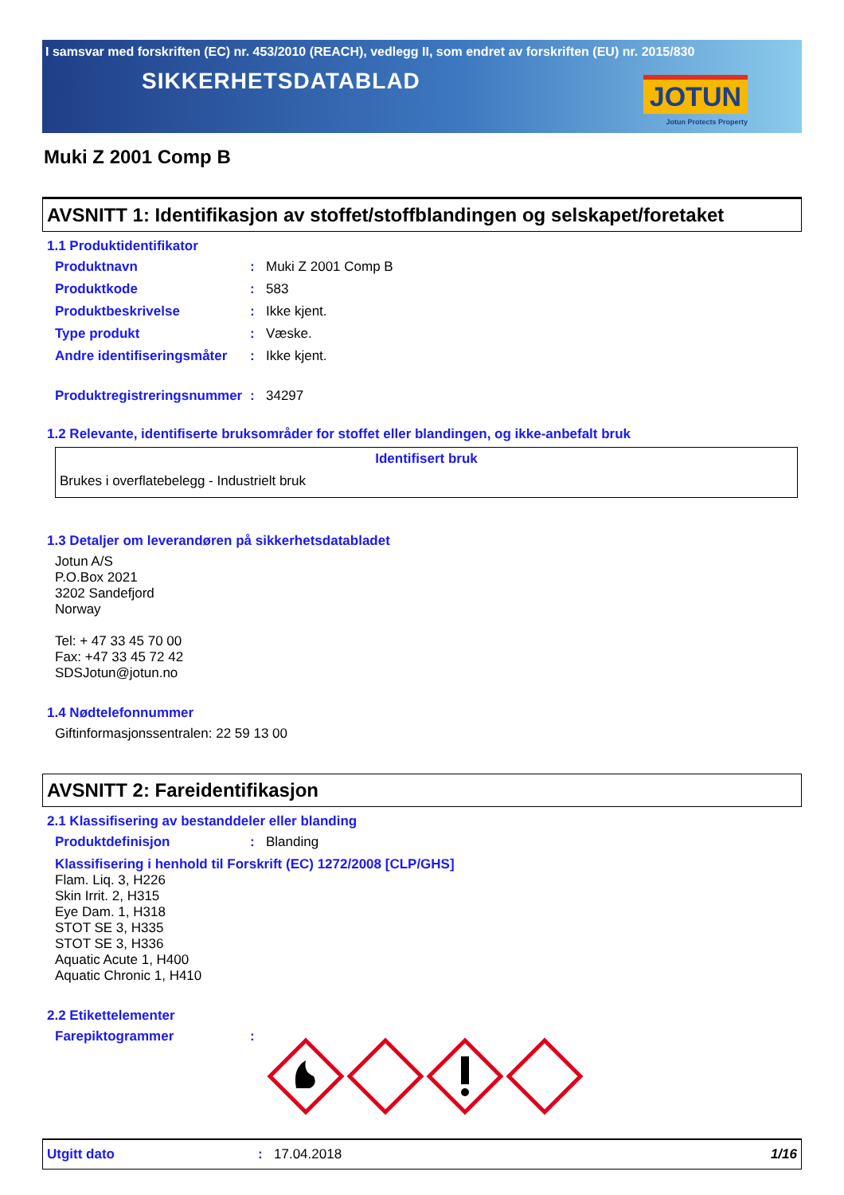I samsvar med forskriften (EC) nr. 453/2010 (REACH), vedlegg II, som endret av forskriften (EU) nr. 2015/830
SIKKERHETSDATABLAD
JOTUN
Jotun Protects Property
Muki Z 2001 Comp B
AVSNITT 1: Identifikasjon av stoffet/stoffblandingen og selskapet/foretaket
1.1 Produktidentifikator
Produktnavn: Muki Z 2001 Comp B
Produktkode: 583
Produktbeskrivelse: Ikke kjent.
Type produkt: Væske.
Andre identifiseringsmåter: Ikke kjent.
Produktregistreringsnummer: 34297
1.2 Relevante, identifiserte bruksområder for stoffet eller blandingen, og ikke-anbefalt bruk
Identifisert bruk
Brukes i overflatebelegg - Industrielt bruk
1.3 Detaljer om leverandøren på sikkerhetsdatabladet
Jotun A/S
P.O.Box 2021
3202 Sandefjord
Norway
Tel: + 47 33 45 70 00
Fax: +47 33 45 72 42
SDSJotun@jotun.no
1.4 Nødtelefonnummer
Giftinformasjonssentralen: 22 59 13 00
AVSNITT 2: Fareidentifikasjon
2.1 Klassifisering av bestanddeler eller blanding
Produktdefinisjon: Blanding
Klassifisering i henhold til Forskrift (EC) 1272/2008 [CLP/GHS]
Flam. Liq. 3, H226
Skin Irrit. 2, H315
Eye Dam. 1, H318
STOT SE 3, H335
STOT SE 3, H336
Aquatic Acute 1, H400
Aquatic Chronic 1, H410
2.2 Etikettelementer
Farepiktogrammer:
Utgitt dato: 17.04.2018 1/16